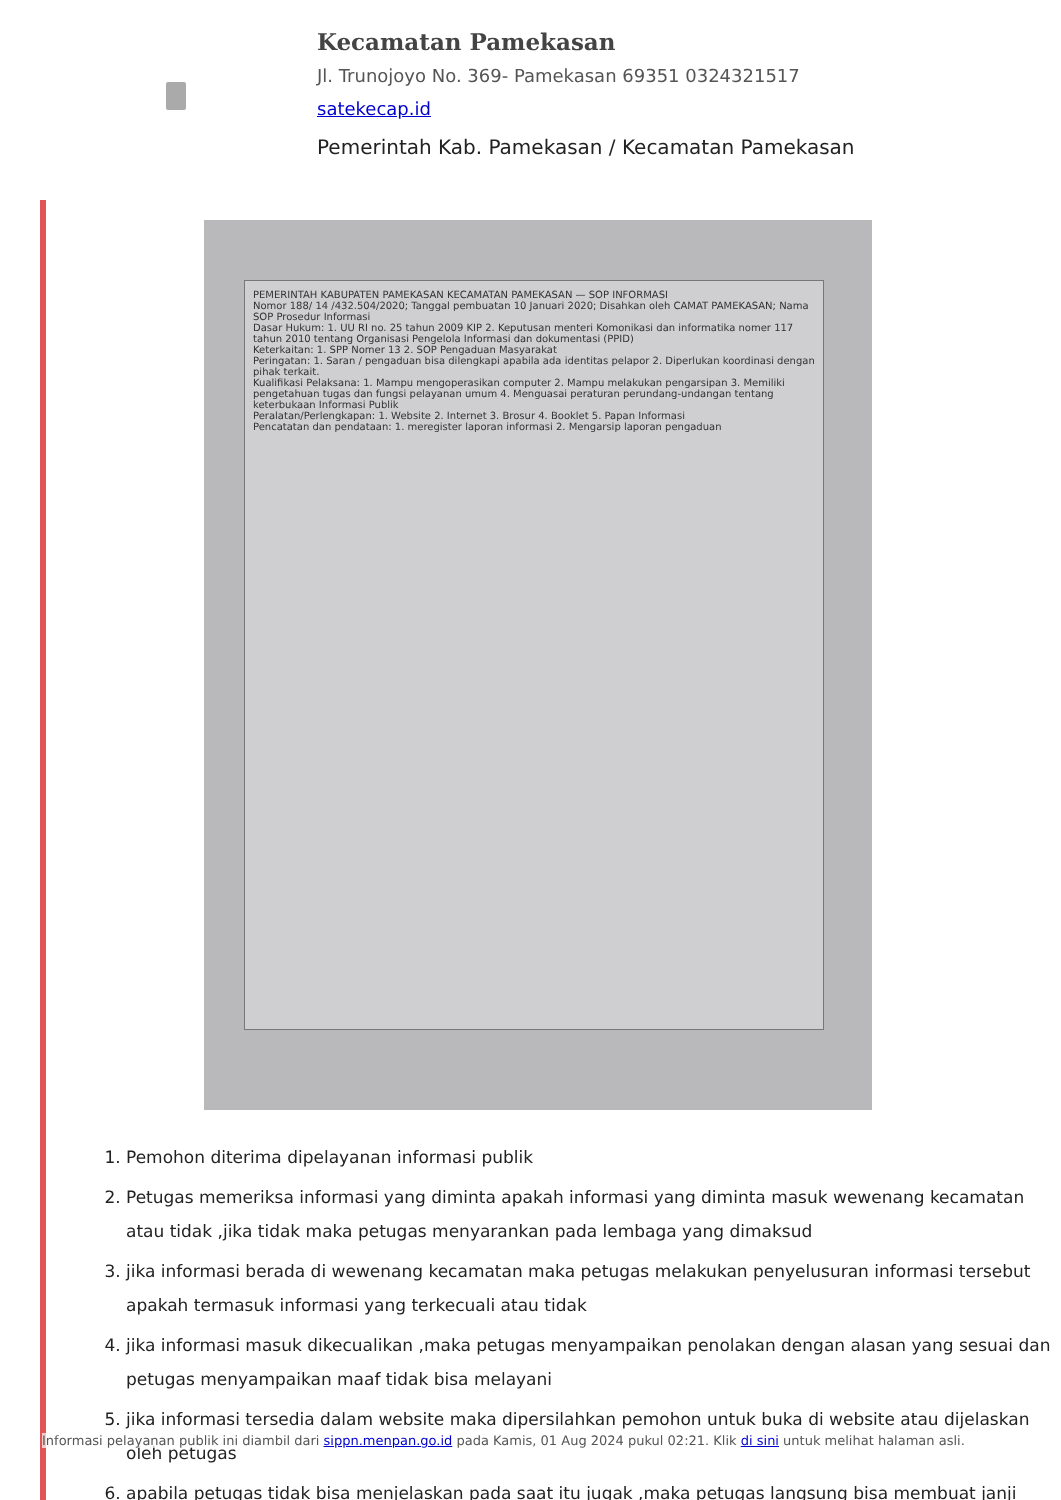Kecamatan Pamekasan
Jl. Trunojoyo No. 369- Pamekasan 69351 0324321517
satekecap.id
Pemerintah Kab. Pamekasan / Kecamatan Pamekasan
PEMERINTAH KABUPATEN PAMEKASAN KECAMATAN PAMEKASAN — SOP INFORMASI
Nomor 188/ 14 /432.504/2020; Tanggal pembuatan 10 Januari 2020; Disahkan oleh CAMAT PAMEKASAN; Nama SOP Prosedur Informasi
Dasar Hukum: 1. UU RI no. 25 tahun 2009 KIP 2. Keputusan menteri Komonikasi dan informatika nomer 117 tahun 2010 tentang Organisasi Pengelola Informasi dan dokumentasi (PPID)
Keterkaitan: 1. SPP Nomer 13 2. SOP Pengaduan Masyarakat
Peringatan: 1. Saran / pengaduan bisa dilengkapi apabila ada identitas pelapor 2. Diperlukan koordinasi dengan pihak terkait.
Kualifikasi Pelaksana: 1. Mampu mengoperasikan computer 2. Mampu melakukan pengarsipan 3. Memiliki pengetahuan tugas dan fungsi pelayanan umum 4. Menguasai peraturan perundang-undangan tentang keterbukaan Informasi Publik
Peralatan/Perlengkapan: 1. Website 2. Internet 3. Brosur 4. Booklet 5. Papan Informasi
Pencatatan dan pendataan: 1. meregister laporan informasi 2. Mengarsip laporan pengaduan
1. Pemohon diterima dipelayanan informasi publik
2. Petugas memeriksa informasi yang diminta apakah informasi yang diminta masuk wewenang kecamatan atau tidak ,jika tidak maka petugas menyarankan pada lembaga yang dimaksud
3. jika informasi berada di wewenang kecamatan maka petugas melakukan penyelusuran informasi tersebut apakah termasuk informasi yang terkecuali atau tidak
4. jika informasi masuk dikecualikan ,maka petugas menyampaikan penolakan dengan alasan yang sesuai dan petugas menyampaikan maaf tidak bisa melayani
5. jika informasi tersedia dalam website maka dipersilahkan pemohon untuk buka di website atau dijelaskan oleh petugas
6. apabila petugas tidak bisa menjelaskan pada saat itu jugak ,maka petugas langsung bisa membuat janji
Informasi pelayanan publik ini diambil dari sippn.menpan.go.id pada Kamis, 01 Aug 2024 pukul 02:21. Klik di sini untuk melihat halaman asli.